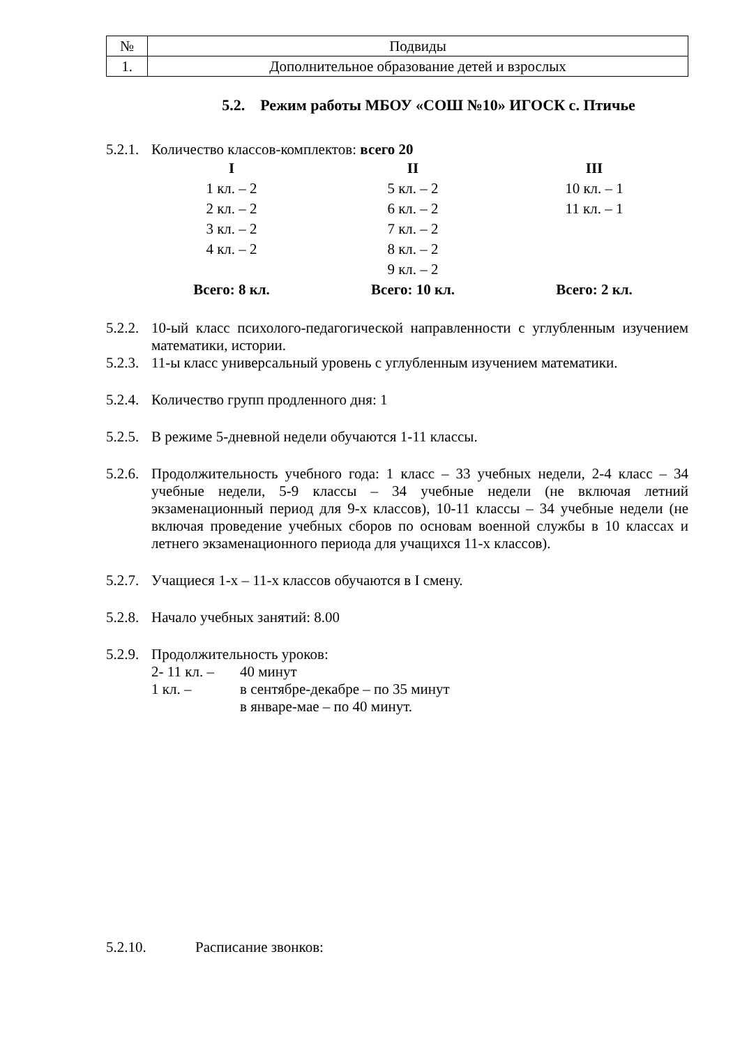| № | Подвиды |
| 1. | Дополнительное образование детей и взрослых |
5.2. Режим работы МБОУ «СОШ №10» ИГОСК с. Птичье
5.2.1. Количество классов-комплектов: всего 20
| I | II | III |
| 1 кл. – 2 | 5 кл. – 2 | 10 кл. – 1 |
| 2 кл. – 2 | 6 кл. – 2 | 11 кл. – 1 |
| 3 кл. – 2 | 7 кл. – 2 | |
| 4 кл. – 2 | 8 кл. – 2 | |
| | 9 кл. – 2 | |
| Всего: 8 кл. | Всего: 10 кл. | Всего: 2 кл. |
5.2.2. 10-ый класс психолого-педагогической направленности с углубленным изучением математики, истории.
5.2.3. 11-ы класс универсальный уровень с углубленным изучением математики.
5.2.4. Количество групп продленного дня: 1
5.2.5. В режиме 5-дневной недели обучаются 1-11 классы.
5.2.6. Продолжительность учебного года: 1 класс – 33 учебных недели, 2-4 класс – 34 учебные недели, 5-9 классы – 34 учебные недели (не включая летний экзаменационный период для 9-х классов), 10-11 классы – 34 учебные недели (не включая проведение учебных сборов по основам военной службы в 10 классах и летнего экзаменационного периода для учащихся 11-х классов).
5.2.7. Учащиеся 1-х – 11-х классов обучаются в I смену.
5.2.8. Начало учебных занятий: 8.00
5.2.9. Продолжительность уроков:
2- 11 кл. – 40 минут
1 кл. – в сентябре-декабре – по 35 минут
в январе-мае – по 40 минут.
5.2.10. Расписание звонков: